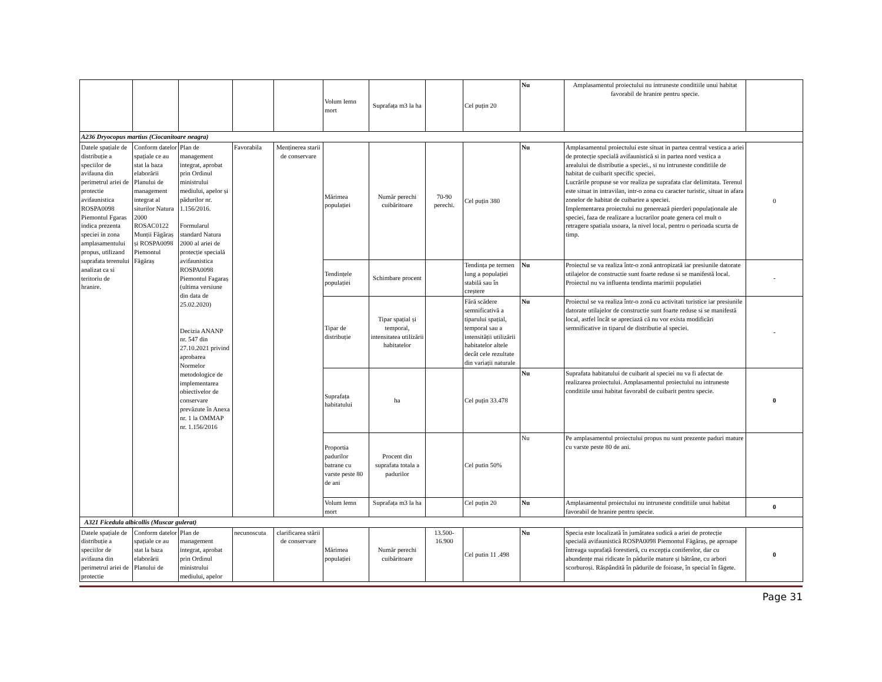| | | | | | Volum lemn mort | Suprafața m3 la ha | | Cel puțin 20 | Nu | Amplasamentul proiectului nu intruneste conditiile unui habitat favorabil de hranire pentru specie. | |
| A236 Dryocopus martius (Ciocanitoare neagra) | | | | | | | | | | | |
| Datele spațiale de distribuție a speciilor de avifauna din perimetrul ariei de protectie avifaunistica ROSPA0098 Piemontul Fgaras indica prezenta speciei in zona amplasamentului propus, utilizand suprafata terenului analizat ca si teritoriu de hranire. | Conform datelor spațiale ce au stat la baza elaborării Planului de management integrat al siturilor Natura 2000 ROSAC0122 Munții Făgăraș și ROSPA0098 Piemontul Făgăraș | Plan de management integrat, aprobat prin Ordinul ministrului mediului, apelor și pădurilor nr. 1.156/2016. Formularul standard Natura 2000 al ariei de protecție specială avifaunistica ROSPA0098 Piemontul Fagaraș (ultima versiune din data de 25.02.2020) Decizia ANANP nr. 547 din 27.10.2021 privind aprobarea Normelor metodologice de implementarea obiectivelor de conservare prevăzute în Anexa nr. 1 la OMMAP nr. 1.156/2016 | Favorabila | Menținerea starii de conservare | Mărimea populației | Număr perechi cuibăritoare | 70-90 perechi. | Cel puțin 380 | Nu | Amplasamentul proiectului este situat in partea central vestica a ariei de protecție specială avifaunistică si in partea nord vestica a arealului de distributie a speciei., si nu intruneste conditiile de habitat de cuibarit specific speciei. Lucrările propuse se vor realiza pe suprafata clar delimitata. Terenul este situat in intravilan, intr-o zona cu caracter turistic, situat in afara zonelor de habitat de cuibarire a speciei. Implementarea proiectului nu generează pierderi populaționale ale speciei, faza de realizare a lucrarilor poate genera cel mult o retragere spatiala usoara, la nivel local, pentru o perioada scurta de timp. | 0 |
| | | | | | Tendințele populației | Schimbare procent | | Tendința pe termen lung a populației stabilă sau în creștere | Nu | Proiectul se va realiza într-o zonă antropizată iar presiunile datorate utilajelor de constructie sunt foarte reduse si se manifestă local. Proiectul nu va influenta tendinta marimii populatiei | - |
| | | | | | Tipar de distribuție | Tipar spațial și temporal, intensitatea utilizării habitatelor | | Fără scădere semnificativă a tiparului spațial, temporal sau a intensității utilizării habitatelor altele decât cele rezultate din variații naturale | Nu | Proiectul se va realiza într-o zonă cu activitati turistice iar presiunile datorate utilajelor de constructie sunt foarte reduse si se manifestă local, astfel încât se apreciază că nu vor exista modificări semnificative in tiparul de distributie al speciei. | - |
| | | | | | Suprafața habitatului | ha | | Cel puțin 33.478 | Nu | Suprafata habitatului de cuibarit al speciei nu va fi afectat de realizarea proiectului. Amplasamentul proiectului nu intruneste conditiile unui habitat favorabil de cuibarit pentru specie. | 0 |
| | | | | | Proportia padurilor batrane cu varste peste 80 de ani | Procent din suprafata totala a padurilor | | Cel putin 50% | Nu | Pe amplasamentul proiectului propus nu sunt prezente paduri mature cu varste peste 80 de ani. | |
| | | | | | Volum lemn mort | Suprafața m3 la ha | | Cel puțin 20 | Nu | Amplasamentul proiectului nu intruneste conditiile unui habitat favorabil de hranire pentru specie. | 0 |
| A321 Ficedula albicollis (Muscar gulerat) | | | | | | | | | | | |
| Datele spațiale de distribuție a speciilor de avifauna din perimetrul ariei de protectie | Conform datelor spațiale ce au stat la baza elaborării Planului de | Plan de management integrat, aprobat prin Ordinul ministrului mediului, apelor | necunoscuta | clarificarea stării de conservare | Mărimea populației | Număr perechi cuibăritoare | 13.500-16.900 | Cel putin 11 .498 | Nu | Specia este localizată în jumătatea sudică a ariei de protecție specială avifaunistică ROSPA0098 Piemontul Făgăraș, pe aproape întreaga suprafață forestieră, cu excepția coniferelor, dar cu abundențe mai ridicate în pădurile mature și bătrâne, cu arbori scorburoși. Răspândită în pădurile de foioase, în special în făgete. | 0 |
Page 31